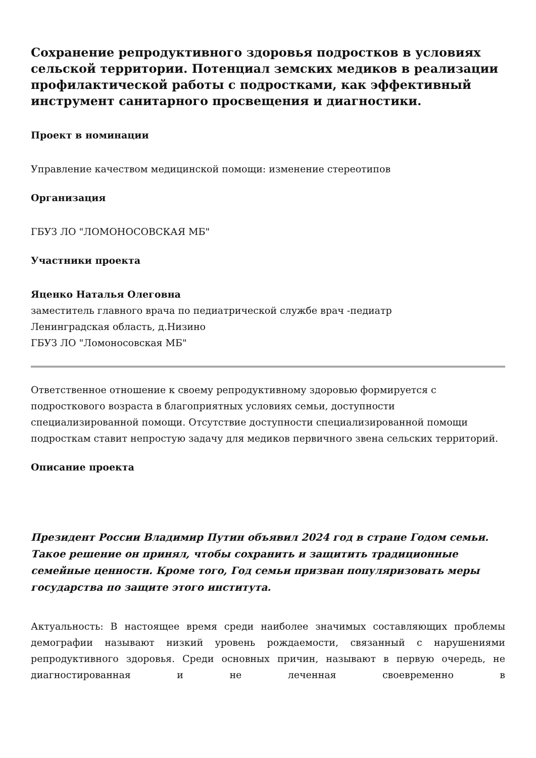Сохранение репродуктивного здоровья подростков в условиях сельской территории. Потенциал земских медиков в реализации профилактической работы с подростками, как эффективный инструмент санитарного просвещения и диагностики.
Проект в номинации
Управление качеством медицинской помощи: изменение стереотипов
Организация
ГБУЗ ЛО "ЛОМОНОСОВСКАЯ МБ"
Участники проекта
Яценко Наталья Олеговна
заместитель главного врача по педиатрической службе врач -педиатр
Ленинградская область, д.Низино
ГБУЗ ЛО "Ломоносовская МБ"
Ответственное отношение к своему репродуктивному здоровью формируется с подросткового возраста в благоприятных условиях семьи, доступности специализированной помощи. Отсутствие доступности специализированной помощи подросткам ставит непростую задачу для медиков первичного звена сельских территорий.
Описание проекта
Президент России Владимир Путин объявил 2024 год в стране Годом семьи. Такое решение он принял, чтобы сохранить и защитить традиционные семейные ценности. Кроме того, Год семьи призван популяризовать меры государства по защите этого института.
Актуальность: В настоящее время среди наиболее значимых составляющих проблемы демографии называют низкий уровень рождаемости, связанный с нарушениями репродуктивного здоровья. Среди основных причин, называют в первую очередь, не диагностированная и не леченная своевременно в